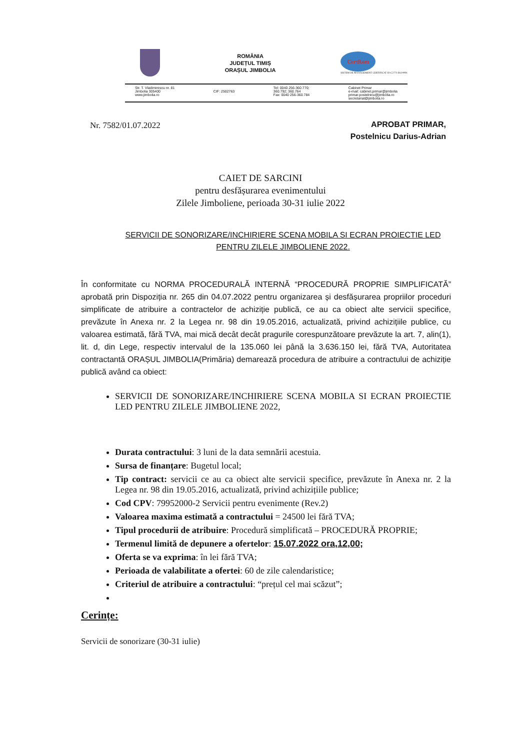ROMÂNIA
JUDEȚUL TIMIȘ
ORAȘUL JIMBOLIA
CertRom
SISTEM DE MANAGEMENT CERTIFICAT ID C2771 ISO 9001
Str. T. Vladimirescu nr. 81
Jimbolia 305400
www.jimbolia.ro
CIF: 2502763 Tel: 0040 256-360.770;
360.792; 360.764
Fax: 0040 256-360.784
Cabinet Primar
e-mail: cabinet.primar@jimbolia
primar.postelnicu@jimbolia.ro
secretariat@jimbolia.ro
Nr. 7582/01.07.2022
APROBAT PRIMAR,
Postelnicu Darius-Adrian
CAIET DE SARCINI
pentru desfășurarea evenimentului
Zilele Jimboliene, perioada 30-31 iulie 2022
SERVICII DE SONORIZARE/INCHIRIERE SCENA MOBILA SI ECRAN PROIECTIE LED PENTRU ZILELE JIMBOLIENE 2022.
În conformitate cu NORMA PROCEDURALĂ INTERNĂ “PROCEDURĂ PROPRIE SIMPLIFICATĂ” aprobată prin Dispoziția nr. 265 din 04.07.2022 pentru organizarea și desfășurarea propriilor proceduri simplificate de atribuire a contractelor de achiziție publică, ce au ca obiect alte servicii specifice, prevăzute în Anexa nr. 2 la Legea nr. 98 din 19.05.2016, actualizată, privind achizițiile publice, cu valoarea estimată, fără TVA, mai mică decât decât pragurile corespunzătoare prevăzute la art. 7, alin(1), lit. d, din Lege, respectiv intervalul de la 135.060 lei până la 3.636.150 lei, fără TVA, Autoritatea contractantă ORAȘUL JIMBOLIA(Primăria) demarează procedura de atribuire a contractului de achiziție publică având ca obiect:
SERVICII DE SONORIZARE/INCHIRIERE SCENA MOBILA SI ECRAN PROIECTIE LED PENTRU ZILELE JIMBOLIENE 2022,
Durata contractului: 3 luni de la data semnării acestuia.
Sursa de finanțare: Bugetul local;
Tip contract: servicii ce au ca obiect alte servicii specifice, prevăzute în Anexa nr. 2 la Legea nr. 98 din 19.05.2016, actualizată, privind achizițiile publice;
Cod CPV: 79952000-2 Servicii pentru evenimente (Rev.2)
Valoarea maxima estimată a contractului = 24500 lei fără TVA;
Tipul procedurii de atribuire: Procedură simplificată – PROCEDURĂ PROPRIE;
Termenul limită de depunere a ofertelor: 15.07.2022 ora,12,00;
Oferta se va exprima: în lei fără TVA;
Perioada de valabilitate a ofertei: 60 de zile calendaristice;
Criteriul de atribuire a contractului: “prețul cel mai scăzut”;
Cerințe:
Servicii de sonorizare (30-31 iulie)